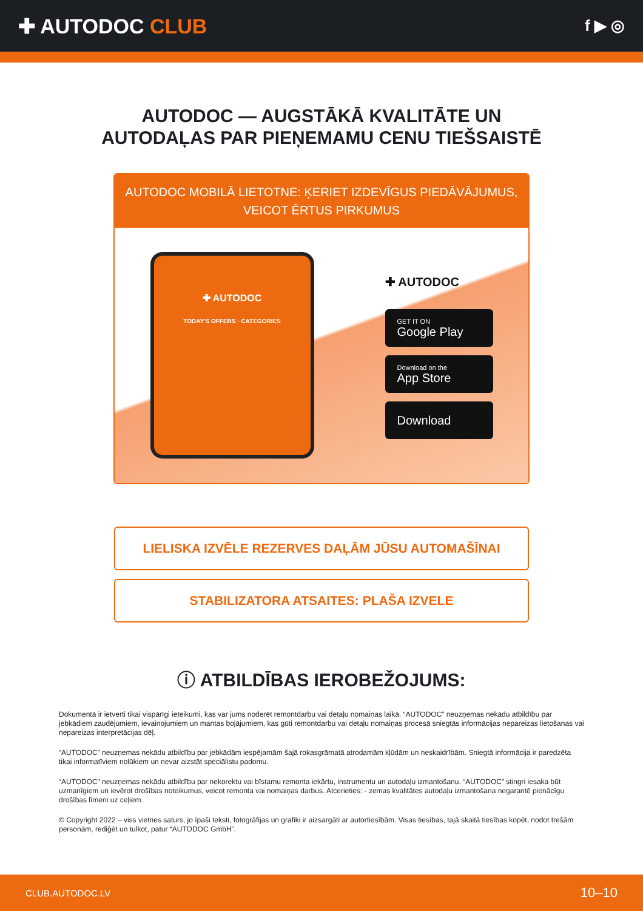✚ AUTODOC CLUB
f ▶ ◎
AUTODOC — AUGSTĀKĀ KVALITĀTE UN
AUTODAĻAS PAR PIEŅEMAMU CENU TIEŠSAISTĒ
AUTODOC MOBILĀ LIETOTNE: ĶERIET IZDEVĪGUS PIEDĀVĀJUMUS,
VEICOT ĒRTUS PIRKUMUS
✚ AUTODOC
TODAY'S OFFERS · CATEGORIES
✚ AUTODOC
GET IT ON
Google Play
Download on the
App Store
Download
LIELISKA IZVĒLE REZERVES DAĻĀM JŪSU AUTOMAŠĪNAI
STABILIZATORA ATSAITES: PLAŠA IZVELE
ⓘ ATBILDĪBAS IEROBEŽOJUMS:
Dokumentā ir ietverti tikai vispārīgi ieteikumi, kas var jums noderēt remontdarbu vai detaļu nomaiņas laikā. “AUTODOC” neuzņemas nekādu atbildību par jebkādiem zaudējumiem, ievainojumiem un mantas bojājumiem, kas gūti remontdarbu vai detaļu nomaiņas procesā sniegtās informācijas nepareizas lietošanas vai nepareizas interpretācijas dēļ.
“AUTODOC” neuzņemas nekādu atbildību par jebkādām iespējamām šajā rokasgrāmatā atrodamām kļūdām un neskaidrībām. Sniegtā informācija ir paredzēta tikai informatīviem nolūkiem un nevar aizstāt speciālistu padomu.
“AUTODOC” neuzņemas nekādu atbildību par nekorektu vai bīstamu remonta iekārtu, instrumentu un autodaļu izmantošanu. “AUTODOC” stingri iesaka būt uzmanīgiem un ievērot drošības noteikumus, veicot remonta vai nomaiņas darbus. Atcerieties: - zemas kvalitātes autodaļu izmantošana negarantē pienācīgu drošības līmeni uz ceļiem.
© Copyright 2022 – viss vietnes saturs, jo īpaši teksti, fotogrāfijas un grafiki ir aizsargāti ar autortiesībām. Visas tiesības, tajā skaitā tiesības kopēt, nodot trešām personām, rediģēt un tulkot, patur “AUTODOC GmbH”.
CLUB.AUTODOC.LV 10–10